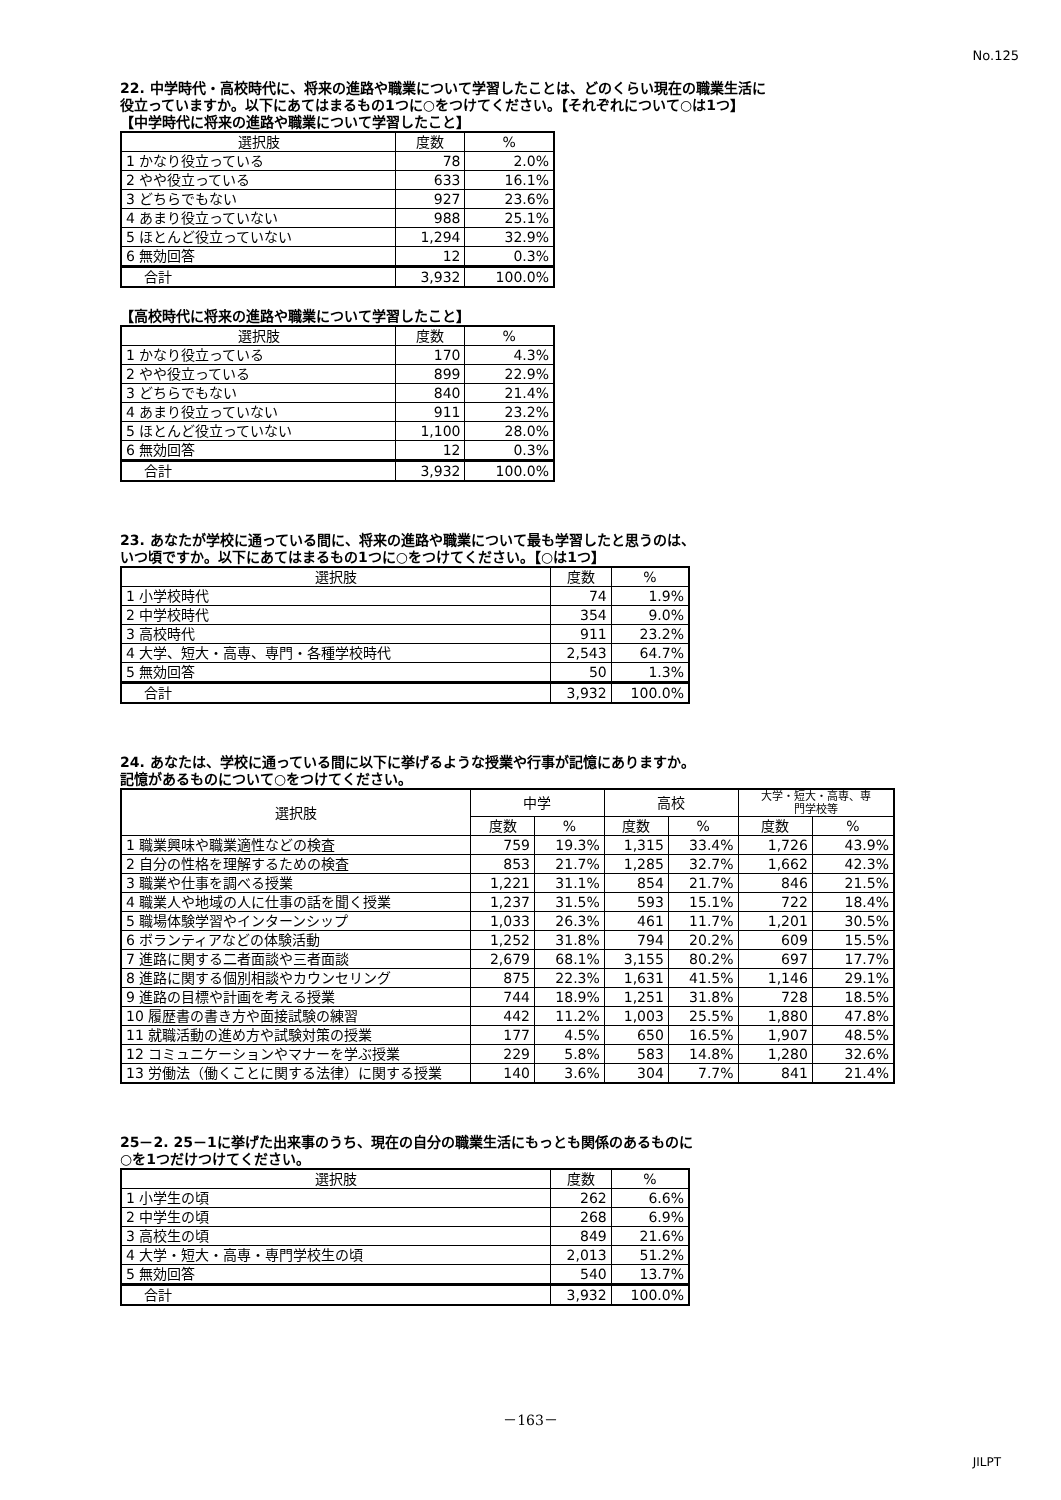No.125
22. 中学時代・高校時代に、将来の進路や職業について学習したことは、どのくらい現在の職業生活に
役立っていますか。以下にあてはまるもの1つに○をつけてください。【それぞれについて○は1つ】
【中学時代に将来の進路や職業について学習したこと】
| 選択肢 | 度数 | % |
| --- | --- | --- |
| 1 かなり役立っている | 78 | 2.0% |
| 2 やや役立っている | 633 | 16.1% |
| 3 どちらでもない | 927 | 23.6% |
| 4 あまり役立っていない | 988 | 25.1% |
| 5 ほとんど役立っていない | 1,294 | 32.9% |
| 6 無効回答 | 12 | 0.3% |
| 合計 | 3,932 | 100.0% |
【高校時代に将来の進路や職業について学習したこと】
| 選択肢 | 度数 | % |
| --- | --- | --- |
| 1 かなり役立っている | 170 | 4.3% |
| 2 やや役立っている | 899 | 22.9% |
| 3 どちらでもない | 840 | 21.4% |
| 4 あまり役立っていない | 911 | 23.2% |
| 5 ほとんど役立っていない | 1,100 | 28.0% |
| 6 無効回答 | 12 | 0.3% |
| 合計 | 3,932 | 100.0% |
23. あなたが学校に通っている間に、将来の進路や職業について最も学習したと思うのは、
いつ頃ですか。以下にあてはまるもの1つに○をつけてください。【○は1つ】
| 選択肢 | 度数 | % |
| --- | --- | --- |
| 1 小学校時代 | 74 | 1.9% |
| 2 中学校時代 | 354 | 9.0% |
| 3 高校時代 | 911 | 23.2% |
| 4 大学、短大・高専、専門・各種学校時代 | 2,543 | 64.7% |
| 5 無効回答 | 50 | 1.3% |
| 合計 | 3,932 | 100.0% |
24. あなたは、学校に通っている間に以下に挙げるような授業や行事が記憶にありますか。
記憶があるものについて○をつけてください。
| 選択肢 | 中学 | | 高校 | | 大学・短大・高専、専 門学校等 | |
| --- | --- | --- | --- | --- | --- | --- |
| | 度数 | % | 度数 | % | 度数 | % |
| 1 職業興味や職業適性などの検査 | 759 | 19.3% | 1,315 | 33.4% | 1,726 | 43.9% |
| 2 自分の性格を理解するための検査 | 853 | 21.7% | 1,285 | 32.7% | 1,662 | 42.3% |
| 3 職業や仕事を調べる授業 | 1,221 | 31.1% | 854 | 21.7% | 846 | 21.5% |
| 4 職業人や地域の人に仕事の話を聞く授業 | 1,237 | 31.5% | 593 | 15.1% | 722 | 18.4% |
| 5 職場体験学習やインターンシップ | 1,033 | 26.3% | 461 | 11.7% | 1,201 | 30.5% |
| 6 ボランティアなどの体験活動 | 1,252 | 31.8% | 794 | 20.2% | 609 | 15.5% |
| 7 進路に関する二者面談や三者面談 | 2,679 | 68.1% | 3,155 | 80.2% | 697 | 17.7% |
| 8 進路に関する個別相談やカウンセリング | 875 | 22.3% | 1,631 | 41.5% | 1,146 | 29.1% |
| 9 進路の目標や計画を考える授業 | 744 | 18.9% | 1,251 | 31.8% | 728 | 18.5% |
| 10 履歴書の書き方や面接試験の練習 | 442 | 11.2% | 1,003 | 25.5% | 1,880 | 47.8% |
| 11 就職活動の進め方や試験対策の授業 | 177 | 4.5% | 650 | 16.5% | 1,907 | 48.5% |
| 12 コミュニケーションやマナーを学ぶ授業 | 229 | 5.8% | 583 | 14.8% | 1,280 | 32.6% |
| 13 労働法（働くことに関する法律）に関する授業 | 140 | 3.6% | 304 | 7.7% | 841 | 21.4% |
25－2. 25－1に挙げた出来事のうち、現在の自分の職業生活にもっとも関係のあるものに
○を1つだけつけてください。
| 選択肢 | 度数 | % |
| --- | --- | --- |
| 1 小学生の頃 | 262 | 6.6% |
| 2 中学生の頃 | 268 | 6.9% |
| 3 高校生の頃 | 849 | 21.6% |
| 4 大学・短大・高専・専門学校生の頃 | 2,013 | 51.2% |
| 5 無効回答 | 540 | 13.7% |
| 合計 | 3,932 | 100.0% |
－163－
JILPT